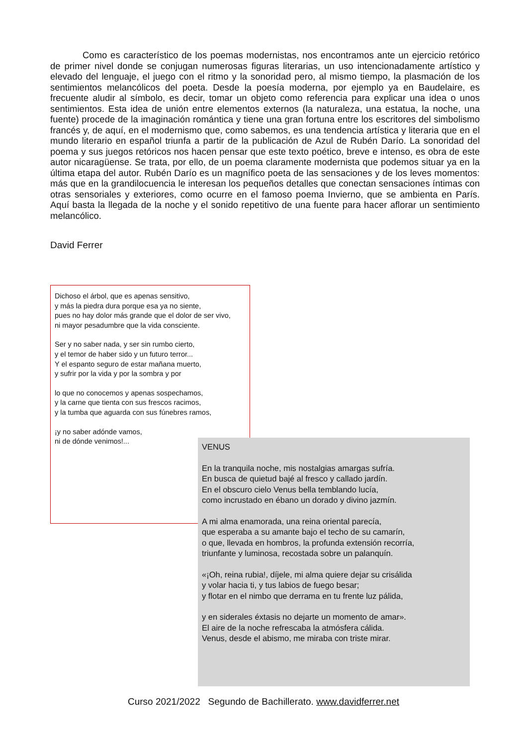Como es característico de los poemas modernistas, nos encontramos ante un ejercicio retórico de primer nivel donde se conjugan numerosas figuras literarias, un uso intencionadamente artístico y elevado del lenguaje, el juego con el ritmo y la sonoridad pero, al mismo tiempo, la plasmación de los sentimientos melancólicos del poeta. Desde la poesía moderna, por ejemplo ya en Baudelaire, es frecuente aludir al símbolo, es decir, tomar un objeto como referencia para explicar una idea o unos sentimientos. Esta idea de unión entre elementos externos (la naturaleza, una estatua, la noche, una fuente) procede de la imaginación romántica y tiene una gran fortuna entre los escritores del simbolismo francés y, de aquí, en el modernismo que, como sabemos, es una tendencia artística y literaria que en el mundo literario en español triunfa a partir de la publicación de Azul de Rubén Darío. La sonoridad del poema y sus juegos retóricos nos hacen pensar que este texto poético, breve e intenso, es obra de este autor nicaragüense. Se trata, por ello, de un poema claramente modernista que podemos situar ya en la última etapa del autor. Rubén Darío es un magnífico poeta de las sensaciones y de los leves momentos: más que en la grandilocuencia le interesan los pequeños detalles que conectan sensaciones íntimas con otras sensoriales y exteriores, como ocurre en el famoso poema Invierno, que se ambienta en París. Aquí basta la llegada de la noche y el sonido repetitivo de una fuente para hacer aflorar un sentimiento melancólico.
David Ferrer
Dichoso el árbol, que es apenas sensitivo,
y más la piedra dura porque esa ya no siente,
pues no hay dolor más grande que el dolor de ser vivo,
ni mayor pesadumbre que la vida consciente.
Ser y no saber nada, y ser sin rumbo cierto,
y el temor de haber sido y un futuro terror...
Y el espanto seguro de estar mañana muerto,
y sufrir por la vida y por la sombra y por
lo que no conocemos y apenas sospechamos,
y la carne que tienta con sus frescos racimos,
y la tumba que aguarda con sus fúnebres ramos,
¡y no saber adónde vamos,
ni de dónde venimos!...
VENUS
En la tranquila noche, mis nostalgias amargas sufría.
En busca de quietud bajé al fresco y callado jardín.
En el obscuro cielo Venus bella temblando lucía,
como incrustado en ébano un dorado y divino jazmín.
A mi alma enamorada, una reina oriental parecía,
que esperaba a su amante bajo el techo de su camarín,
o que, llevada en hombros, la profunda extensión recorría,
triunfante y luminosa, recostada sobre un palanquín.
«¡Oh, reina rubia!, díjele, mi alma quiere dejar su crisálida
y volar hacia ti, y tus labios de fuego besar;
y flotar en el nimbo que derrama en tu frente luz pálida,
y en siderales éxtasis no dejarte un momento de amar».
El aire de la noche refrescaba la atmósfera cálida.
Venus, desde el abismo, me miraba con triste mirar.
Curso 2021/2022 Segundo de Bachillerato. www.davidferrer.net